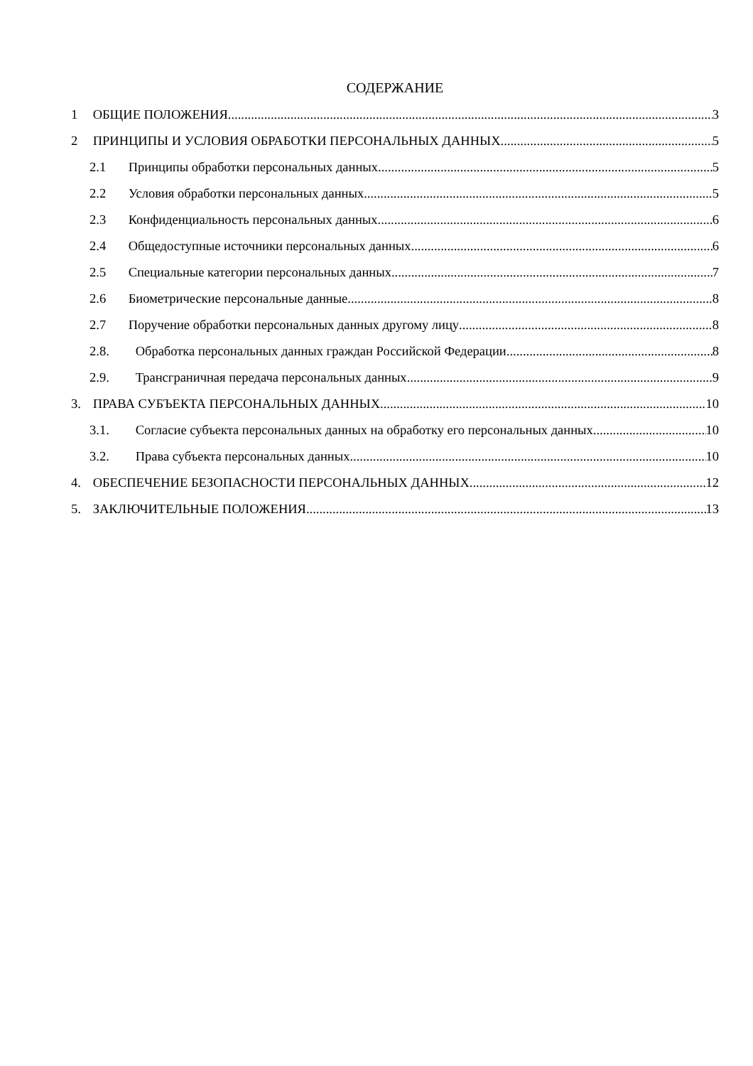СОДЕРЖАНИЕ
1 ОБЩИЕ ПОЛОЖЕНИЯ 3
2 ПРИНЦИПЫ И УСЛОВИЯ ОБРАБОТКИ ПЕРСОНАЛЬНЫХ ДАННЫХ 5
2.1 Принципы обработки персональных данных 5
2.2 Условия обработки персональных данных 5
2.3 Конфиденциальность персональных данных 6
2.4 Общедоступные источники персональных данных 6
2.5 Специальные категории персональных данных 7
2.6 Биометрические персональные данные 8
2.7 Поручение обработки персональных данных другому лицу 8
2.8. Обработка персональных данных граждан Российской Федерации 8
2.9. Трансграничная передача персональных данных 9
3. ПРАВА СУБЪЕКТА ПЕРСОНАЛЬНЫХ ДАННЫХ 10
3.1. Согласие субъекта персональных данных на обработку его персональных данных 10
3.2. Права субъекта персональных данных 10
4. ОБЕСПЕЧЕНИЕ БЕЗОПАСНОСТИ ПЕРСОНАЛЬНЫХ ДАННЫХ 12
5. ЗАКЛЮЧИТЕЛЬНЫЕ ПОЛОЖЕНИЯ 13